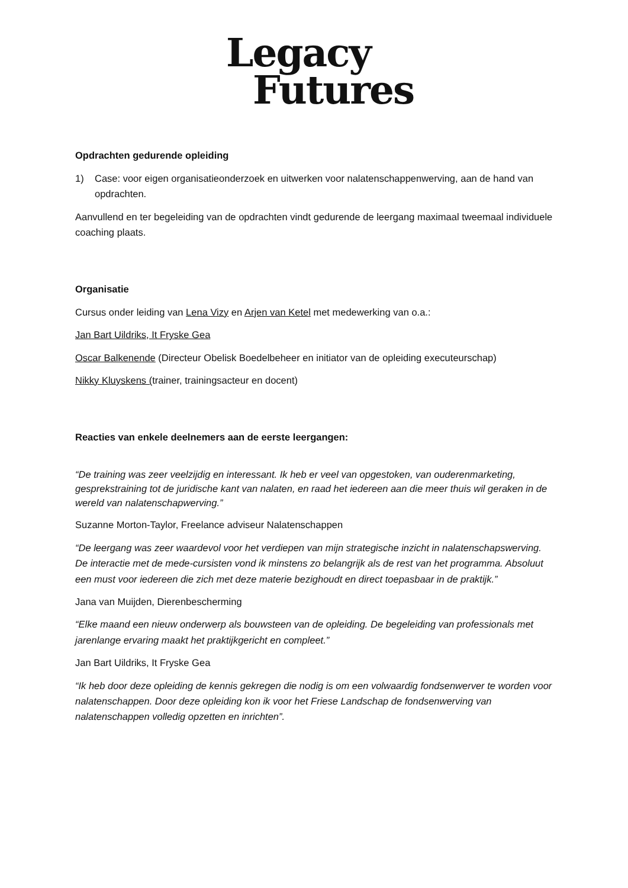Legacy
Futures
Opdrachten gedurende opleiding
1) Case: voor eigen organisatieonderzoek en uitwerken voor nalatenschappenwerving, aan de hand van opdrachten.
Aanvullend en ter begeleiding van de opdrachten vindt gedurende de leergang maximaal tweemaal individuele coaching plaats.
Organisatie
Cursus onder leiding van Lena Vizy en Arjen van Ketel met medewerking van o.a.:
Jan Bart Uildriks, It Fryske Gea
Oscar Balkenende (Directeur Obelisk Boedelbeheer en initiator van de opleiding executeurschap)
Nikky Kluyskens (trainer, trainingsacteur en docent)
Reacties van enkele deelnemers aan de eerste leergangen:
“De training was zeer veelzijdig en interessant. Ik heb er veel van opgestoken, van ouderenmarketing, gesprekstraining tot de juridische kant van nalaten, en raad het iedereen aan die meer thuis wil geraken in de wereld van nalatenschapwerving.”
Suzanne Morton-Taylor, Freelance adviseur Nalatenschappen
“De leergang was zeer waardevol voor het verdiepen van mijn strategische inzicht in nalatenschapswerving. De interactie met de mede-cursisten vond ik minstens zo belangrijk als de rest van het programma. Absoluut een must voor iedereen die zich met deze materie bezighoudt en direct toepasbaar in de praktijk.”
Jana van Muijden, Dierenbescherming
“Elke maand een nieuw onderwerp als bouwsteen van de opleiding. De begeleiding van professionals met jarenlange ervaring maakt het praktijkgericht en compleet.”
Jan Bart Uildriks, It Fryske Gea
“Ik heb door deze opleiding de kennis gekregen die nodig is om een volwaardig fondsenwerver te worden voor nalatenschappen. Door deze opleiding kon ik voor het Friese Landschap de fondsenwerving van nalatenschappen volledig opzetten en inrichten”.